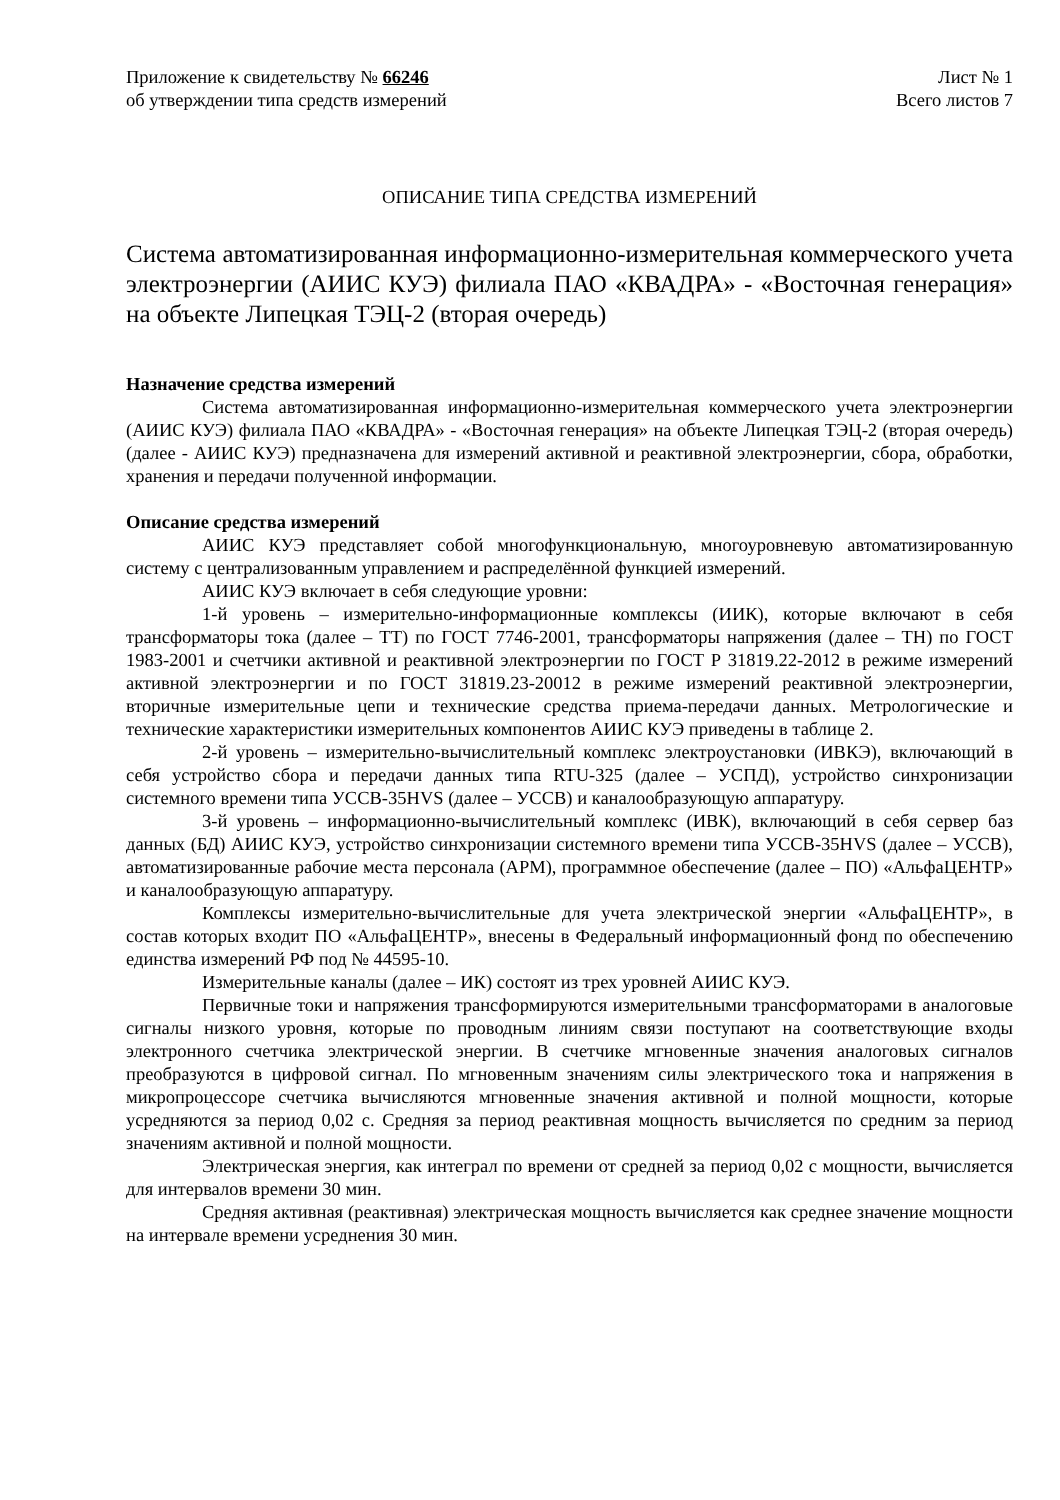Приложение к свидетельству № 66246
об утверждении типа средств измерений
Лист № 1
Всего листов 7
ОПИСАНИЕ ТИПА СРЕДСТВА ИЗМЕРЕНИЙ
Система автоматизированная информационно-измерительная коммерческого учета электроэнергии (АИИС КУЭ) филиала ПАО «КВАДРА» - «Восточная генерация» на объекте Липецкая ТЭЦ-2 (вторая очередь)
Назначение средства измерений
Система автоматизированная информационно-измерительная коммерческого учета электроэнергии (АИИС КУЭ) филиала ПАО «КВАДРА» - «Восточная генерация» на объекте Липецкая ТЭЦ-2 (вторая очередь) (далее - АИИС КУЭ) предназначена для измерений активной и реактивной электроэнергии, сбора, обработки, хранения и передачи полученной информации.
Описание средства измерений
АИИС КУЭ представляет собой многофункциональную, многоуровневую автоматизированную систему с централизованным управлением и распределённой функцией измерений.
АИИС КУЭ включает в себя следующие уровни:
1-й уровень – измерительно-информационные комплексы (ИИК), которые включают в себя трансформаторы тока (далее – ТТ) по ГОСТ 7746-2001, трансформаторы напряжения (далее – ТН) по ГОСТ 1983-2001 и счетчики активной и реактивной электроэнергии по ГОСТ Р 31819.22-2012 в режиме измерений активной электроэнергии и по ГОСТ 31819.23-20012 в режиме измерений реактивной электроэнергии, вторичные измерительные цепи и технические средства приема-передачи данных. Метрологические и технические характеристики измерительных компонентов АИИС КУЭ приведены в таблице 2.
2-й уровень – измерительно-вычислительный комплекс электроустановки (ИВКЭ), включающий в себя устройство сбора и передачи данных типа RTU-325 (далее – УСПД), устройство синхронизации системного времени типа УССВ-35HVS (далее – УССВ) и каналообразующую аппаратуру.
3-й уровень – информационно-вычислительный комплекс (ИВК), включающий в себя сервер баз данных (БД) АИИС КУЭ, устройство синхронизации системного времени типа УССВ-35HVS (далее – УССВ), автоматизированные рабочие места персонала (АРМ), программное обеспечение (далее – ПО) «АльфаЦЕНТР» и каналообразующую аппаратуру.
Комплексы измерительно-вычислительные для учета электрической энергии «АльфаЦЕНТР», в состав которых входит ПО «АльфаЦЕНТР», внесены в Федеральный информационный фонд по обеспечению единства измерений РФ под № 44595-10.
Измерительные каналы (далее – ИК) состоят из трех уровней АИИС КУЭ.
Первичные токи и напряжения трансформируются измерительными трансформаторами в аналоговые сигналы низкого уровня, которые по проводным линиям связи поступают на соответствующие входы электронного счетчика электрической энергии. В счетчике мгновенные значения аналоговых сигналов преобразуются в цифровой сигнал. По мгновенным значениям силы электрического тока и напряжения в микропроцессоре счетчика вычисляются мгновенные значения активной и полной мощности, которые усредняются за период 0,02 с. Средняя за период реактивная мощность вычисляется по средним за период значениям активной и полной мощности.
Электрическая энергия, как интеграл по времени от средней за период 0,02 с мощности, вычисляется для интервалов времени 30 мин.
Средняя активная (реактивная) электрическая мощность вычисляется как среднее значение мощности на интервале времени усреднения 30 мин.